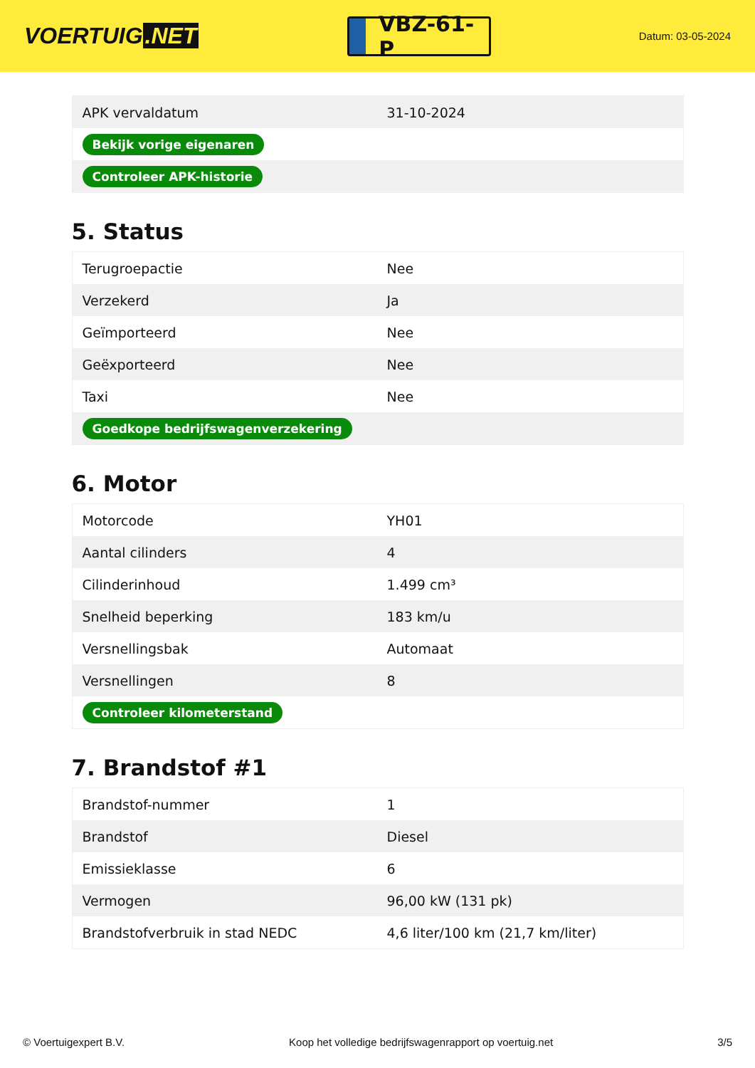VOERTUIG.NET
VBZ-61-P
Datum: 03-05-2024
| APK vervaldatum | 31-10-2024 |
| Bekijk vorige eigenaren | |
| Controleer APK-historie | |
5. Status
| Terugroepactie | Nee |
| Verzekerd | Ja |
| Geïmporteerd | Nee |
| Geëxporteerd | Nee |
| Taxi | Nee |
| Goedkope bedrijfswagenverzekering | |
6. Motor
| Motorcode | YH01 |
| Aantal cilinders | 4 |
| Cilinderinhoud | 1.499 cm³ |
| Snelheid beperking | 183 km/u |
| Versnellingsbak | Automaat |
| Versnellingen | 8 |
| Controleer kilometerstand | |
7. Brandstof #1
| Brandstof-nummer | 1 |
| Brandstof | Diesel |
| Emissieklasse | 6 |
| Vermogen | 96,00 kW (131 pk) |
| Brandstofverbruik in stad NEDC | 4,6 liter/100 km (21,7 km/liter) |
© Voertuigexpert B.V. Koop het volledige bedrijfswagenrapport op voertuig.net 3/5